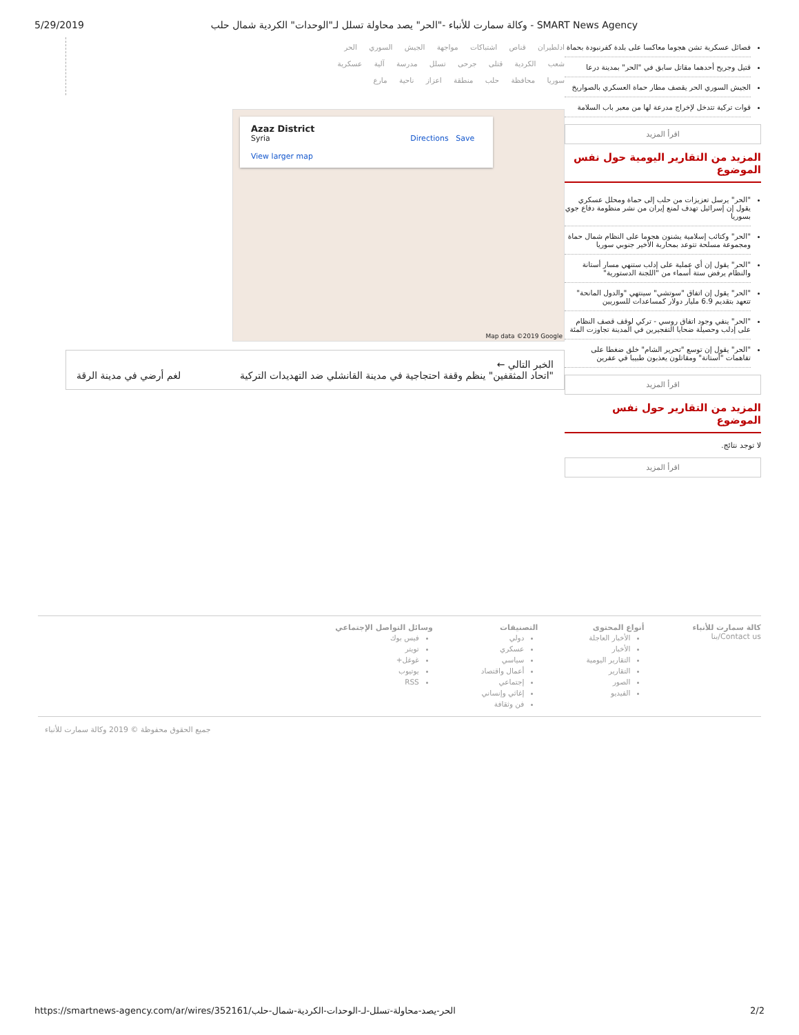5/29/2019 وكالة سمارت للأنباء -"الحر" يصد محاولة تسلل لـ"الوحدات" الكردية شمال حلب - SMART News Agency
ادلطيران قناص اشتباكات مواجهة الجيش السوري الحر
شعب الكردية قتلى جرحى تسلل مدرسة آلية عسكرية
سوريا محافظة حلب منطقة اعزاز ناحية مارع
Azaz District
Syria Directions Save
View larger map
Map data ©2019 Google
الخبر التالي ←
"اتحاد المثقفين" ينظم وقفة احتجاجية في مدينة القانشلي ضد التهديدات التركية لغم أرضي في مدينة الرقة
فصائل عسكرية تشن هجوما معاكسا على بلدة كفرنبودة بحماة
قتيل وجريح أحدهما مقاتل سابق في "الحر" بمدينة درعا
الجيش السوري الحر يقصف مطار حماة العسكري بالصواريخ
قوات تركية تتدخل لإخراج مدرعة لها من معبر باب السلامة
اقرأ المزيد
المزيد من التقارير اليومية حول نفس الموضوع
"الحر" يرسل تعزيزات من حلب إلى حماة ومحلل عسكري يقول إن إسرائيل تهدف لمنع إيران من نشر منظومة دفاع جوي بسوريا
"الحر" وكتائب إسلامية يشنون هجوما على النظام شمال حماة ومجموعة مسلحة تتوعد بمحاربة الأخير جنوبي سوريا
"الحر" يقول إن أي عملية على إدلب ستنهي مسار أستانة والنظام يرفض ستة أسماء من "اللجنة الدستورية"
"الحر" يقول إن اتفاق "سوتشي" سينتهي "والدول المانحة" تتعهد بتقديم 6.9 مليار دولار كمساعدات للسوريين
"الحر" ينفي وجود اتفاق روسي - تركي لوقف قصف النظام على إدلب وحصيلة ضحايا التفجيرين في المدينة تجاوزت المئة
"الحر" يقول إن توسع "تحرير الشام" خلق ضغطا على تفاهمات "أستانة" ومقاتلون يعذبون طبيبا في عفرين
اقرأ المزيد
المزيد من التقارير حول نفس الموضوع
لا توجد نتائج.
اقرأ المزيد
كالة سمارت للأنباء
Contact us/بنا
أنواع المحتوى
الأخبار العاجلة
الأخبار
التقارير اليومية
التقارير
الصور
الفيديو
التصنيفات
دولي
عسكري
سياسي
أعمال واقتصاد
إجتماعي
إغاثي وإنساني
فن وثقافة
وسائل التواصل الإجتماعي
فيس بوك
تويتر
غوغل+
يوتيوب
RSS
جميع الحقوق محفوظة © 2019 وكالة سمارت للأنباء
https://smartnews-agency.com/ar/wires/352161/الحر-يصد-محاولة-تسلل-لـ-الوحدات-الكردية-شمال-حلب 2/2